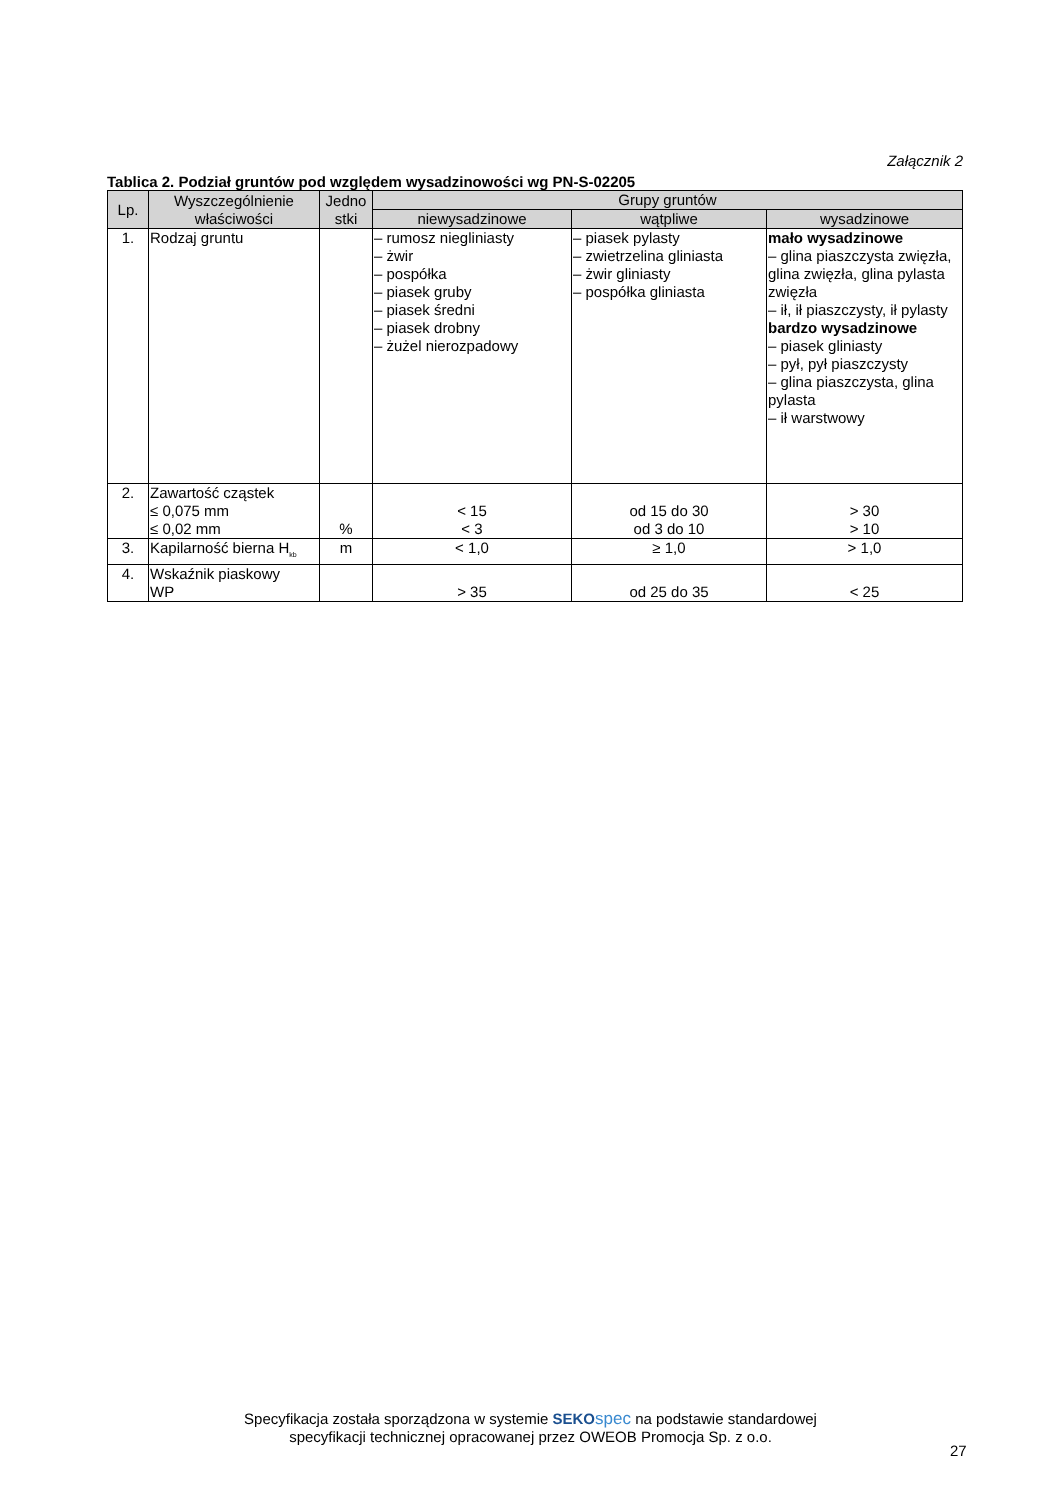Załącznik 2
Tablica 2. Podział gruntów pod względem wysadzinowości wg PN-S-02205
| Lp. | Wyszczególnienie właściwości | Jedno stki | Grupy gruntów | | |
| --- | --- | --- | --- | --- | --- |
| | | | niewysadzinowe | wątpliwe | wysadzinowe |
| 1. | Rodzaj gruntu | | – rumosz niegliniasty – żwir – pospółka – piasek gruby – piasek średni – piasek drobny – żużel nierozpadowy | – piasek pylasty – zwietrzelina gliniasta – żwir gliniasty – pospółka gliniasta | mało wysadzinowe – glina piaszczysta zwięzła, glina zwięzła, glina pylasta zwięzła – ił, ił piaszczysty, ił pylasty bardzo wysadzinowe – piasek gliniasty – pył, pył piaszczysty – glina piaszczysta, glina pylasta – ił warstwowy |
| 2. | Zawartość cząstek ≤ 0,075 mm ≤ 0,02 mm | % | < 15 < 3 | od 15 do 30 od 3 do 10 | > 30 > 10 |
| 3. | Kapilarność bierna H<sub>kb</sub> | m | < 1,0 | ≥ 1,0 | > 1,0 |
| 4. | Wskaźnik piaskowy WP | | > 35 | od 25 do 35 | < 25 |
Specyfikacja została sporządzona w systemie SEKO spec na podstawie standardowej
specyfikacji technicznej opracowanej przez OWEOB Promocja Sp. z o.o.
27